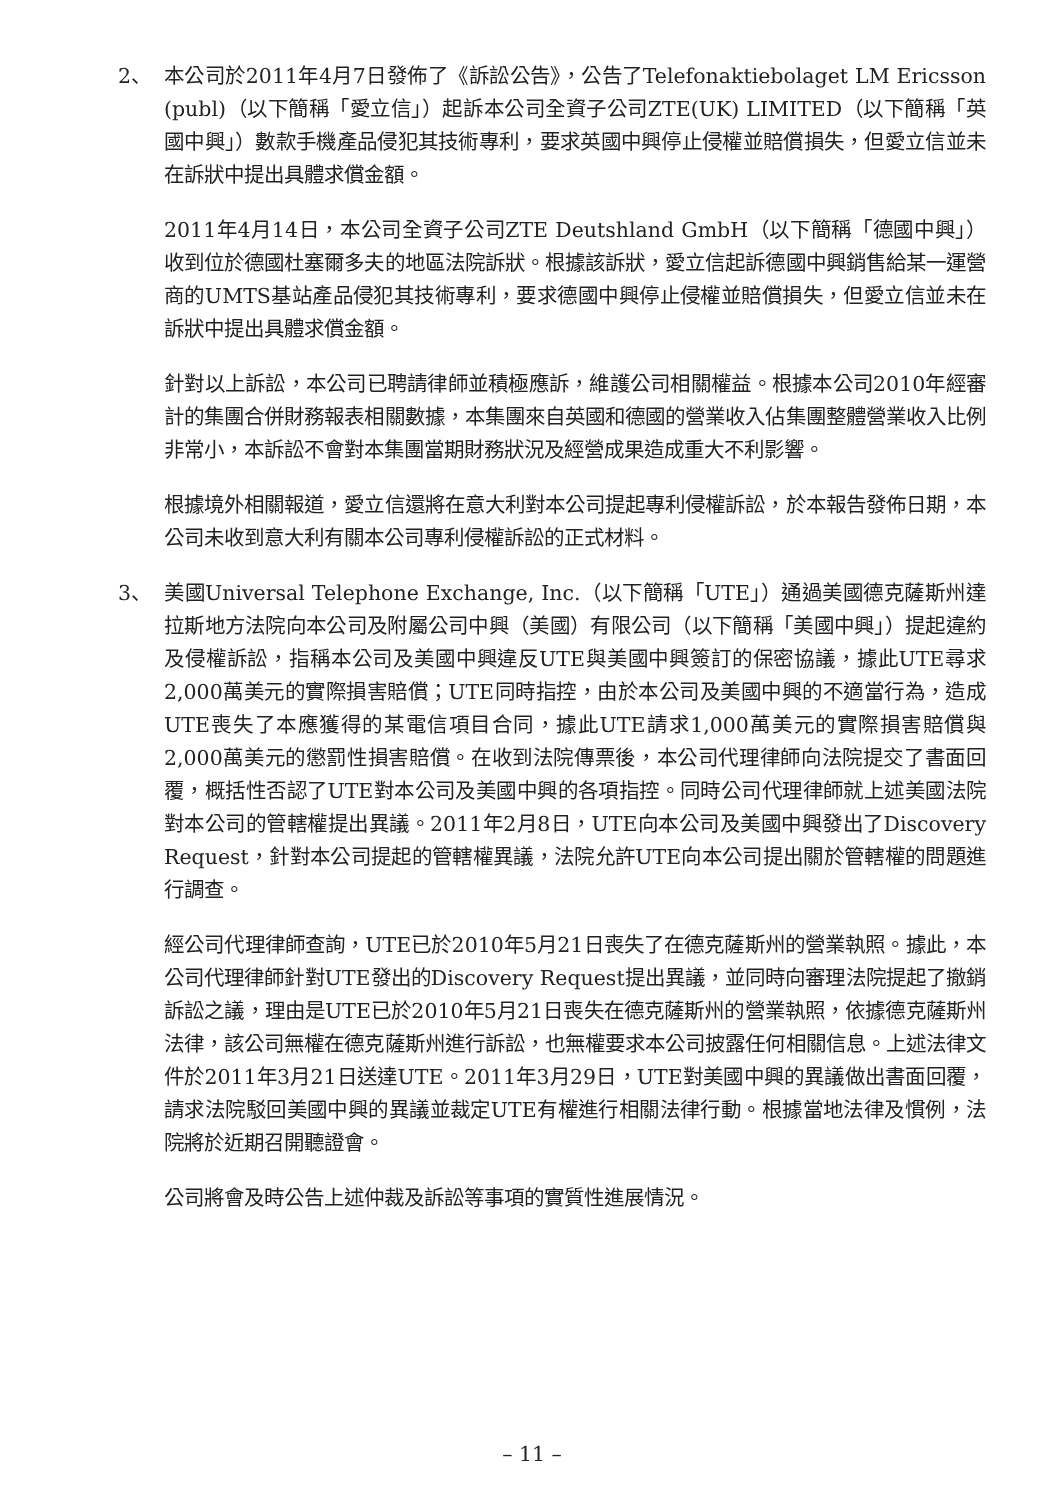2、 本公司於2011年4月7日發佈了《訴訟公告》，公告了Telefonaktiebolaget LM Ericsson (publ)（以下簡稱「愛立信」）起訴本公司全資子公司ZTE(UK) LIMITED（以下簡稱「英國中興」）數款手機產品侵犯其技術專利，要求英國中興停止侵權並賠償損失，但愛立信並未在訴狀中提出具體求償金額。
2011年4月14日，本公司全資子公司ZTE Deutshland GmbH（以下簡稱「德國中興」）收到位於德國杜塞爾多夫的地區法院訴狀。根據該訴狀，愛立信起訴德國中興銷售給某一運營商的UMTS基站產品侵犯其技術專利，要求德國中興停止侵權並賠償損失，但愛立信並未在訴狀中提出具體求償金額。
針對以上訴訟，本公司已聘請律師並積極應訴，維護公司相關權益。根據本公司2010年經審計的集團合併財務報表相關數據，本集團來自英國和德國的營業收入佔集團整體營業收入比例非常小，本訴訟不會對本集團當期財務狀況及經營成果造成重大不利影響。
根據境外相關報道，愛立信還將在意大利對本公司提起專利侵權訴訟，於本報告發佈日期，本公司未收到意大利有關本公司專利侵權訴訟的正式材料。
3、 美國Universal Telephone Exchange, Inc.（以下簡稱「UTE」）通過美國德克薩斯州達拉斯地方法院向本公司及附屬公司中興（美國）有限公司（以下簡稱「美國中興」）提起違約及侵權訴訟，指稱本公司及美國中興違反UTE與美國中興簽訂的保密協議，據此UTE尋求2,000萬美元的實際損害賠償；UTE同時指控，由於本公司及美國中興的不適當行為，造成UTE喪失了本應獲得的某電信項目合同，據此UTE請求1,000萬美元的實際損害賠償與2,000萬美元的懲罰性損害賠償。在收到法院傳票後，本公司代理律師向法院提交了書面回覆，概括性否認了UTE對本公司及美國中興的各項指控。同時公司代理律師就上述美國法院對本公司的管轄權提出異議。2011年2月8日，UTE向本公司及美國中興發出了Discovery Request，針對本公司提起的管轄權異議，法院允許UTE向本公司提出關於管轄權的問題進行調查。
經公司代理律師查詢，UTE已於2010年5月21日喪失了在德克薩斯州的營業執照。據此，本公司代理律師針對UTE發出的Discovery Request提出異議，並同時向審理法院提起了撤銷訴訟之議，理由是UTE已於2010年5月21日喪失在德克薩斯州的營業執照，依據德克薩斯州法律，該公司無權在德克薩斯州進行訴訟，也無權要求本公司披露任何相關信息。上述法律文件於2011年3月21日送達UTE。2011年3月29日，UTE對美國中興的異議做出書面回覆，請求法院駁回美國中興的異議並裁定UTE有權進行相關法律行動。根據當地法律及慣例，法院將於近期召開聽證會。
公司將會及時公告上述仲裁及訴訟等事項的實質性進展情況。
– 11 –